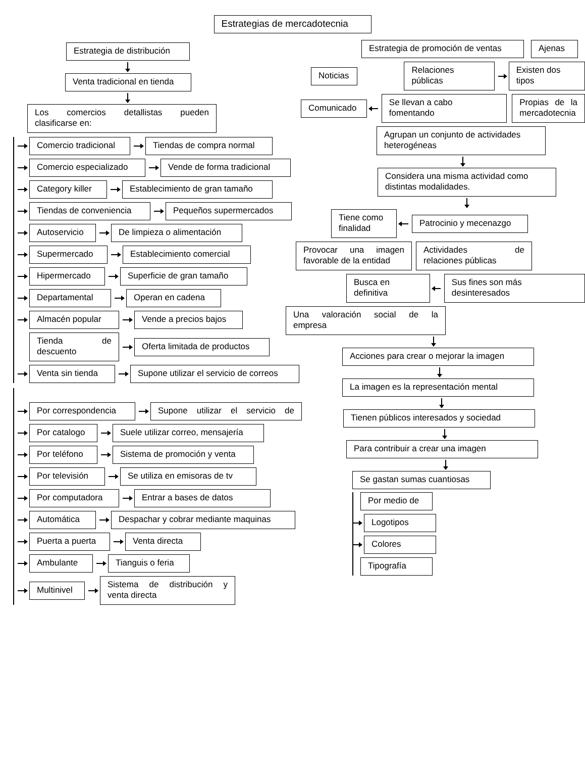Estrategias de mercadotecnia
Estrategia de distribución
Venta tradicional en tienda
Los comercios detallistas pueden clasificarse en:
Comercio tradicional Tiendas de compra normal
Comercio especializado Vende de forma tradicional
Category killer Establecimiento de gran tamaño
Tiendas de conveniencia Pequeños supermercados
Autoservicio De limpieza o alimentación
Supermercado Establecimiento comercial
Hipermercado Superficie de gran tamaño
Departamental Operan en cadena
Almacén popular Vende a precios bajos
Tienda de descuento Oferta limitada de productos
Venta sin tienda Supone utilizar el servicio de correos
Por correspondencia Supone utilizar el servicio de
Por catalogo Suele utilizar correo, mensajería
Por teléfono Sistema de promoción y venta
Por televisión Se utiliza en emisoras de tv
Por computadora Entrar a bases de datos
Automática Despachar y cobrar mediante maquinas
Puerta a puerta Venta directa
Ambulante Tianguis o feria
Multinivel Sistema de distribución y venta directa
Estrategia de promoción de ventas Ajenas
Noticias Relaciones públicas Existen dos tipos
Comunicado Se llevan a cabo fomentando Propias de la mercadotecnia
Agrupan un conjunto de actividades heterogéneas
Considera una misma actividad como distintas modalidades.
Tiene como finalidad Patrocinio y mecenazgo
Provocar una imagen favorable de la entidad Actividades de relaciones públicas
Busca en definitiva Sus fines son más desinteresados
Una valoración social de la empresa
Acciones para crear o mejorar la imagen
La imagen es la representación mental
Tienen públicos interesados y sociedad
Para contribuir a crear una imagen
Se gastan sumas cuantiosas
Por medio de
Logotipos
Colores
Tipografía